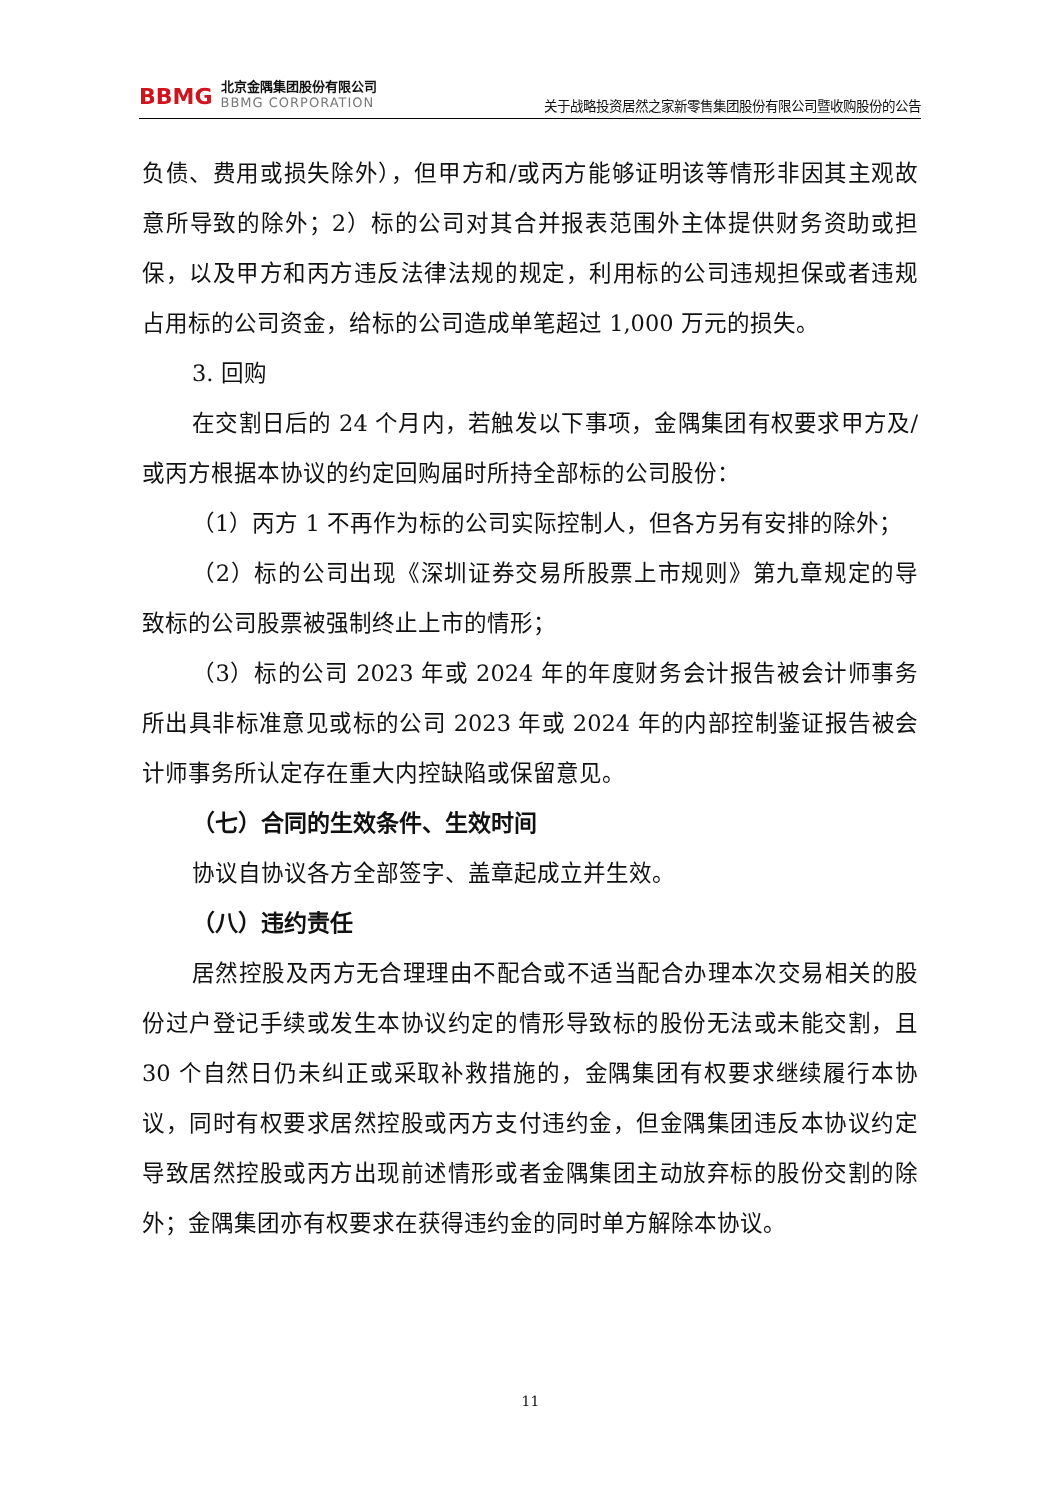BBMG
北京金隅集团股份有限公司
BBMG CORPORATION
关于战略投资居然之家新零售集团股份有限公司暨收购股份的公告
负债、费用或损失除外），但甲方和/或丙方能够证明该等情形非因其主观故意所导致的除外；2）标的公司对其合并报表范围外主体提供财务资助或担保，以及甲方和丙方违反法律法规的规定，利用标的公司违规担保或者违规占用标的公司资金，给标的公司造成单笔超过 1,000 万元的损失。
3. 回购
在交割日后的 24 个月内，若触发以下事项，金隅集团有权要求甲方及/或丙方根据本协议的约定回购届时所持全部标的公司股份：
（1）丙方 1 不再作为标的公司实际控制人，但各方另有安排的除外；
（2）标的公司出现《深圳证券交易所股票上市规则》第九章规定的导致标的公司股票被强制终止上市的情形；
（3）标的公司 2023 年或 2024 年的年度财务会计报告被会计师事务所出具非标准意见或标的公司 2023 年或 2024 年的内部控制鉴证报告被会计师事务所认定存在重大内控缺陷或保留意见。
（七）合同的生效条件、生效时间
协议自协议各方全部签字、盖章起成立并生效。
（八）违约责任
居然控股及丙方无合理理由不配合或不适当配合办理本次交易相关的股份过户登记手续或发生本协议约定的情形导致标的股份无法或未能交割，且 30 个自然日仍未纠正或采取补救措施的，金隅集团有权要求继续履行本协议，同时有权要求居然控股或丙方支付违约金，但金隅集团违反本协议约定导致居然控股或丙方出现前述情形或者金隅集团主动放弃标的股份交割的除外；金隅集团亦有权要求在获得违约金的同时单方解除本协议。
11